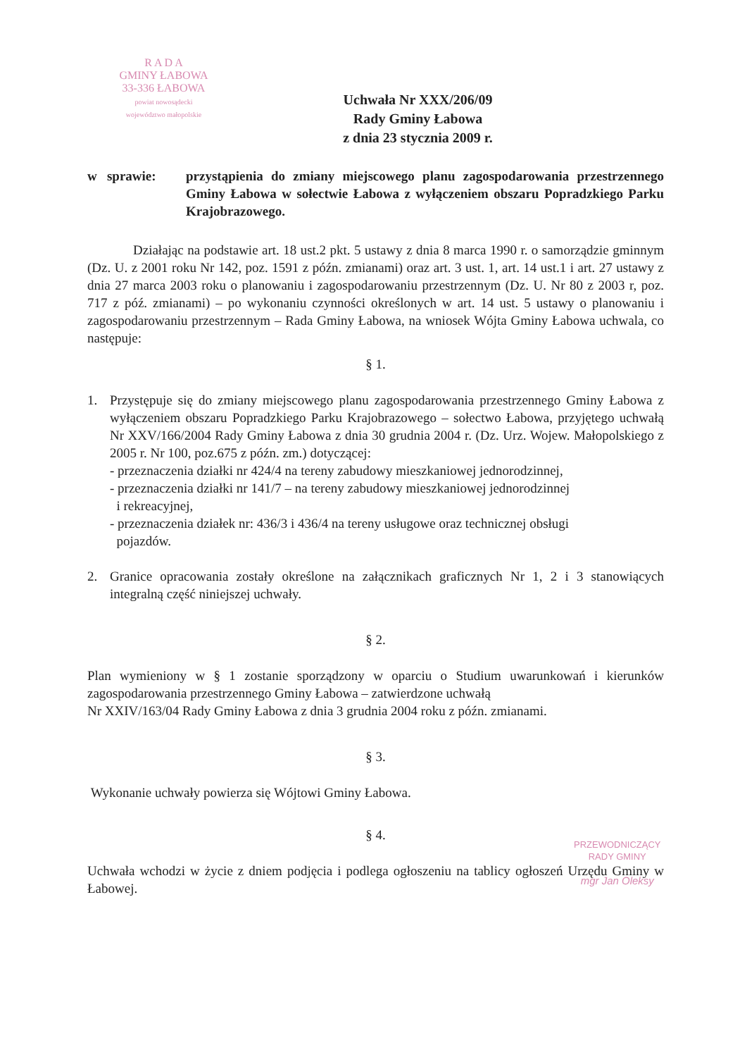R A D A
GMINY ŁABOWA
33-336 ŁABOWA
powiat nowosądecki
województwo małopolskie
Uchwała Nr XXX/206/09
Rady Gminy Łabowa
z dnia 23 stycznia 2009 r.
w sprawie: przystąpienia do zmiany miejscowego planu zagospodarowania przestrzennego Gminy Łabowa w sołectwie Łabowa z wyłączeniem obszaru Popradzkiego Parku Krajobrazowego.
Działając na podstawie art. 18 ust.2 pkt. 5 ustawy z dnia 8 marca 1990 r. o samorządzie gminnym (Dz. U. z 2001 roku Nr 142, poz. 1591 z późn. zmianami) oraz art. 3 ust. 1, art. 14 ust.1 i art. 27 ustawy z dnia 27 marca 2003 roku o planowaniu i zagospodarowaniu przestrzennym (Dz. U. Nr 80 z 2003 r, poz. 717 z póź. zmianami) – po wykonaniu czynności określonych w art. 14 ust. 5 ustawy o planowaniu i zagospodarowaniu przestrzennym – Rada Gminy Łabowa, na wniosek Wójta Gminy Łabowa uchwala, co następuje:
§ 1.
1. Przystępuje się do zmiany miejscowego planu zagospodarowania przestrzennego Gminy Łabowa z wyłączeniem obszaru Popradzkiego Parku Krajobrazowego – sołectwo Łabowa, przyjętego uchwałą Nr XXV/166/2004 Rady Gminy Łabowa z dnia 30 grudnia 2004 r. (Dz. Urz. Wojew. Małopolskiego z 2005 r. Nr 100, poz.675 z późn. zm.) dotyczącej:
- przeznaczenia działki nr 424/4 na tereny zabudowy mieszkaniowej jednorodzinnej,
- przeznaczenia działki nr 141/7 – na tereny zabudowy mieszkaniowej jednorodzinnej
i rekreacyjnej,
- przeznaczenia działek nr: 436/3 i 436/4 na tereny usługowe oraz technicznej obsługi
pojazdów.
2. Granice opracowania zostały określone na załącznikach graficznych Nr 1, 2 i 3 stanowiących integralną część niniejszej uchwały.
§ 2.
Plan wymieniony w § 1 zostanie sporządzony w oparciu o Studium uwarunkowań i kierunków zagospodarowania przestrzennego Gminy Łabowa – zatwierdzone uchwałą
Nr XXIV/163/04 Rady Gminy Łabowa z dnia 3 grudnia 2004 roku z późn. zmianami.
§ 3.
Wykonanie uchwały powierza się Wójtowi Gminy Łabowa.
§ 4.
Uchwała wchodzi w życie z dniem podjęcia i podlega ogłoszeniu na tablicy ogłoszeń Urzędu Gminy w Łabowej.
PRZEWODNICZĄCY
RADY GMINY
mgr Jan Oleksy